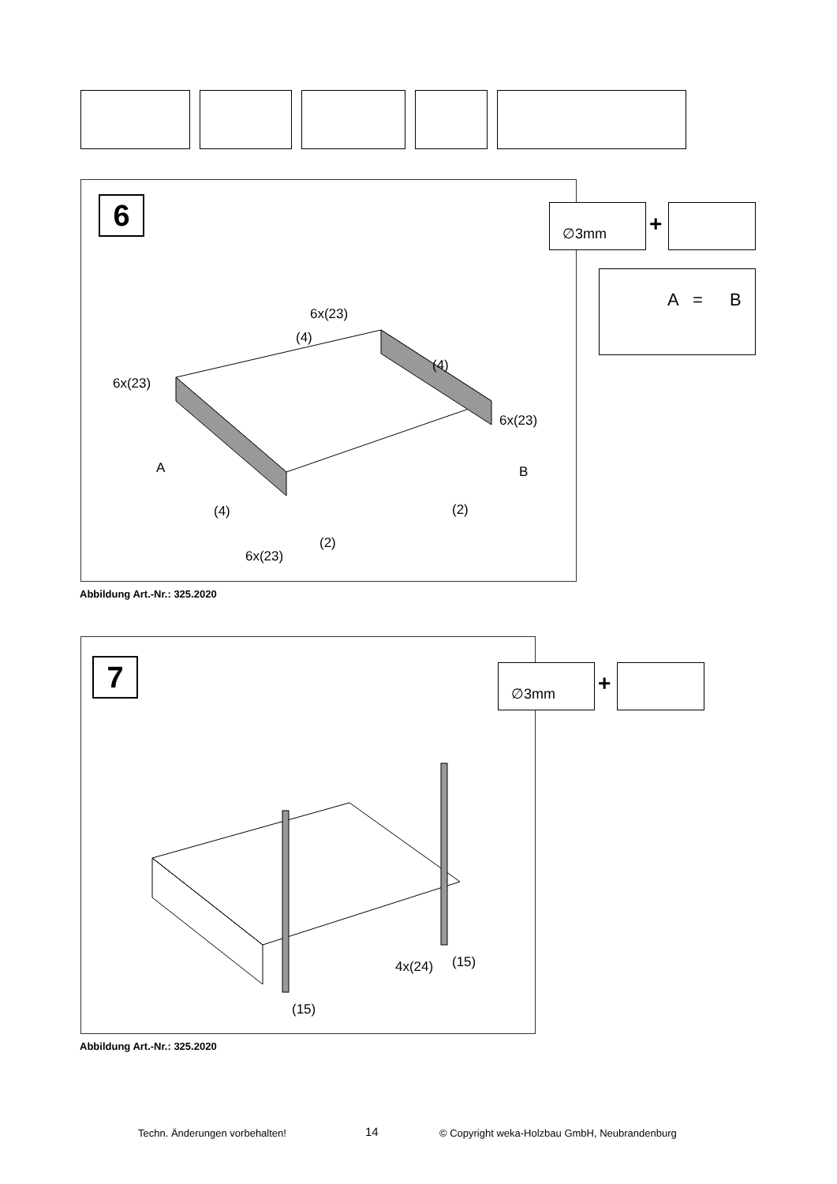6
6x(23)
(4)
(4)
6x(23)
6x(23)
A B
(4) (2)
(2)
6x(23)
∅3mm
+
A = B
Abbildung Art.-Nr.: 325.2020
7
4x(24) (15)
(15)
∅3mm
+
Abbildung Art.-Nr.: 325.2020
Techn. Änderungen vorbehalten! 14
© Copyright weka-Holzbau GmbH, Neubrandenburg